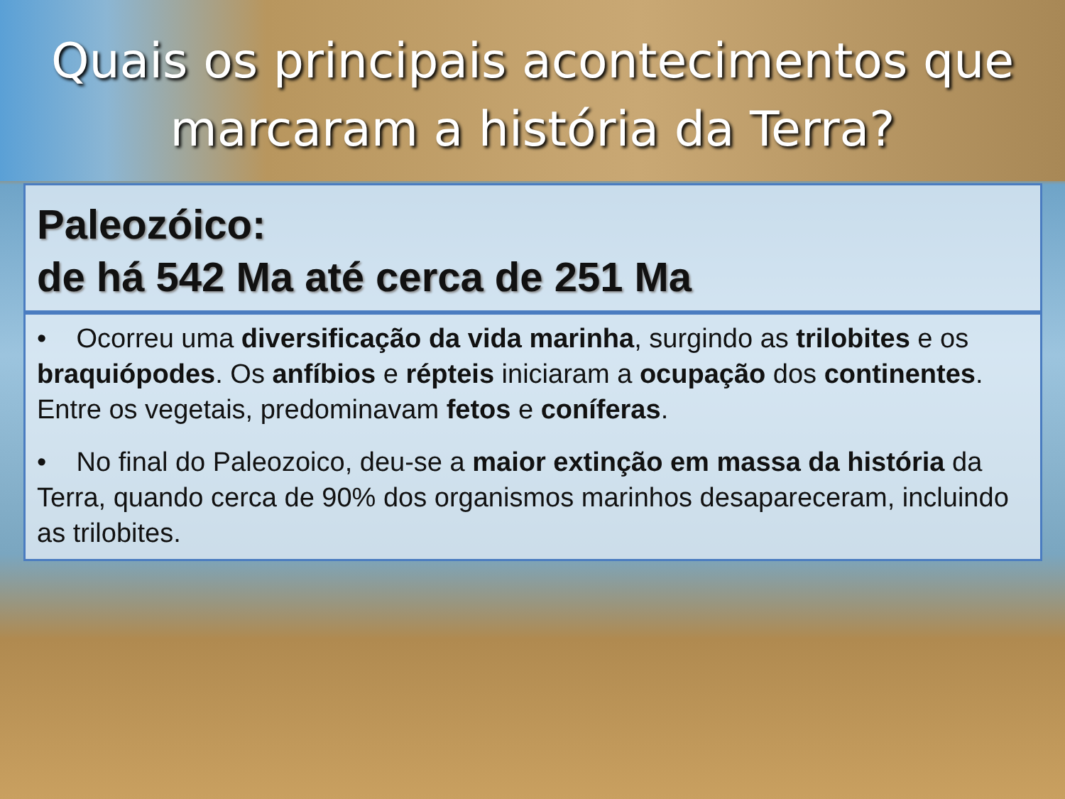Quais os principais acontecimentos que
marcaram a história da Terra?
Paleozóico:
de há 542 Ma até cerca de 251 Ma
• Ocorreu uma diversificação da vida marinha, surgindo as trilobites e os braquiópodes. Os anfíbios e répteis iniciaram a ocupação dos continentes. Entre os vegetais, predominavam fetos e coníferas.
• No final do Paleozoico, deu-se a maior extinção em massa da história da Terra, quando cerca de 90% dos organismos marinhos desapareceram, incluindo as trilobites.